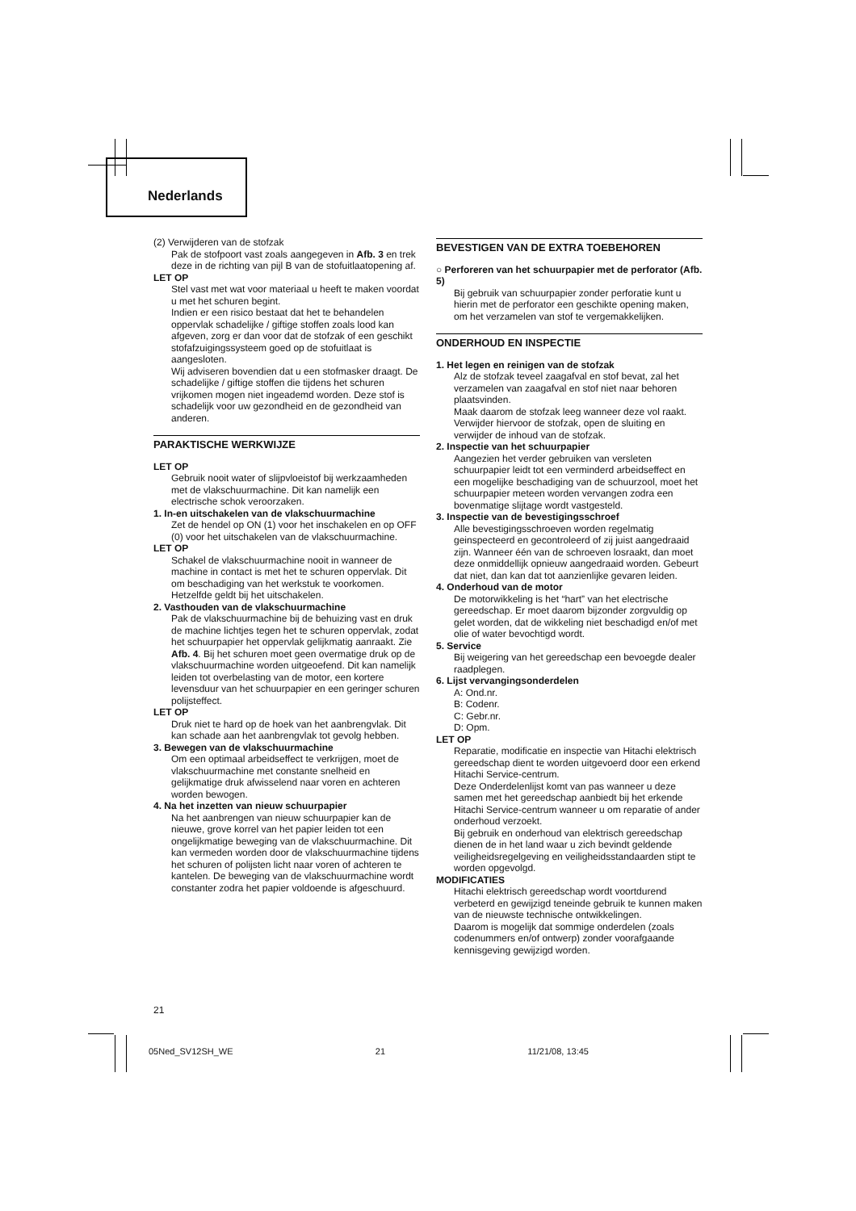Nederlands
(2) Verwijderen van de stofzak
Pak de stofpoort vast zoals aangegeven in Afb. 3 en trek deze in de richting van pijl B van de stofuitlaatopening af.
LET OP
Stel vast met wat voor materiaal u heeft te maken voordat u met het schuren begint.
Indien er een risico bestaat dat het te behandelen oppervlak schadelijke / giftige stoffen zoals lood kan afgeven, zorg er dan voor dat de stofzak of een geschikt stofafzuigingssysteem goed op de stofuitlaat is aangesloten.
Wij adviseren bovendien dat u een stofmasker draagt. De schadelijke / giftige stoffen die tijdens het schuren vrijkomen mogen niet ingeademd worden. Deze stof is schadelijk voor uw gezondheid en de gezondheid van anderen.
PARAKTISCHE WERKWIJZE
LET OP
Gebruik nooit water of slijpvloeistof bij werkzaamheden met de vlakschuurmachine. Dit kan namelijk een electrische schok veroorzaken.
1. In-en uitschakelen van de vlakschuurmachine
Zet de hendel op ON (1) voor het inschakelen en op OFF (0) voor het uitschakelen van de vlakschuurmachine.
LET OP
Schakel de vlakschuurmachine nooit in wanneer de machine in contact is met het te schuren oppervlak. Dit om beschadiging van het werkstuk te voorkomen. Hetzelfde geldt bij het uitschakelen.
2. Vasthouden van de vlakschuurmachine
Pak de vlakschuurmachine bij de behuizing vast en druk de machine lichtjes tegen het te schuren oppervlak, zodat het schuurpapier het oppervlak gelijkmatig aanraakt. Zie Afb. 4. Bij het schuren moet geen overmatige druk op de vlakschuurmachine worden uitgeoefend. Dit kan namelijk leiden tot overbelasting van de motor, een kortere levensduur van het schuurpapier en een geringer schuren polijsteffect.
LET OP
Druk niet te hard op de hoek van het aanbrengvlak. Dit kan schade aan het aanbrengvlak tot gevolg hebben.
3. Bewegen van de vlakschuurmachine
Om een optimaal arbeidseffect te verkrijgen, moet de vlakschuurmachine met constante snelheid en gelijkmatige druk afwisselend naar voren en achteren worden bewogen.
4. Na het inzetten van nieuw schuurpapier
Na het aanbrengen van nieuw schuurpapier kan de nieuwe, grove korrel van het papier leiden tot een ongelijkmatige beweging van de vlakschuurmachine. Dit kan vermeden worden door de vlakschuurmachine tijdens het schuren of polijsten licht naar voren of achteren te kantelen. De beweging van de vlakschuurmachine wordt constanter zodra het papier voldoende is afgeschuurd.
BEVESTIGEN VAN DE EXTRA TOEBEHOREN
○ Perforeren van het schuurpapier met de perforator (Afb. 5)
Bij gebruik van schuurpapier zonder perforatie kunt u hierin met de perforator een geschikte opening maken, om het verzamelen van stof te vergemakkelijken.
ONDERHOUD EN INSPECTIE
1. Het legen en reinigen van de stofzak
Alz de stofzak teveel zaagafval en stof bevat, zal het verzamelen van zaagafval en stof niet naar behoren plaatsvinden.
Maak daarom de stofzak leeg wanneer deze vol raakt. Verwijder hiervoor de stofzak, open de sluiting en verwijder de inhoud van de stofzak.
2. Inspectie van het schuurpapier
Aangezien het verder gebruiken van versleten schuurpapier leidt tot een verminderd arbeidseffect en een mogelijke beschadiging van de schuurzool, moet het schuurpapier meteen worden vervangen zodra een bovenmatige slijtage wordt vastgesteld.
3. Inspectie van de bevestigingsschroef
Alle bevestigingsschroeven worden regelmatig geinspecteerd en gecontroleerd of zij juist aangedraaid zijn. Wanneer één van de schroeven losraakt, dan moet deze onmiddellijk opnieuw aangedraaid worden. Gebeurt dat niet, dan kan dat tot aanzienlijke gevaren leiden.
4. Onderhoud van de motor
De motorwikkeling is het “hart” van het electrische gereedschap. Er moet daarom bijzonder zorgvuldig op gelet worden, dat de wikkeling niet beschadigd en/of met olie of water bevochtigd wordt.
5. Service
Bij weigering van het gereedschap een bevoegde dealer raadplegen.
6. Lijst vervangingsonderdelen
A: Ond.nr.
B: Codenr.
C: Gebr.nr.
D: Opm.
LET OP
Reparatie, modificatie en inspectie van Hitachi elektrisch gereedschap dient te worden uitgevoerd door een erkend Hitachi Service-centrum.
Deze Onderdelenlijst komt van pas wanneer u deze samen met het gereedschap aanbiedt bij het erkende Hitachi Service-centrum wanneer u om reparatie of ander onderhoud verzoekt.
Bij gebruik en onderhoud van elektrisch gereedschap dienen de in het land waar u zich bevindt geldende veiligheidsregelgeving en veiligheidsstandaarden stipt te worden opgevolgd.
MODIFICATIES
Hitachi elektrisch gereedschap wordt voortdurend verbeterd en gewijzigd teneinde gebruik te kunnen maken van de nieuwste technische ontwikkelingen.
Daarom is mogelijk dat sommige onderdelen (zoals codenummers en/of ontwerp) zonder voorafgaande kennisgeving gewijzigd worden.
21
05Ned_SV12SH_WE 21 11/21/08, 13:45